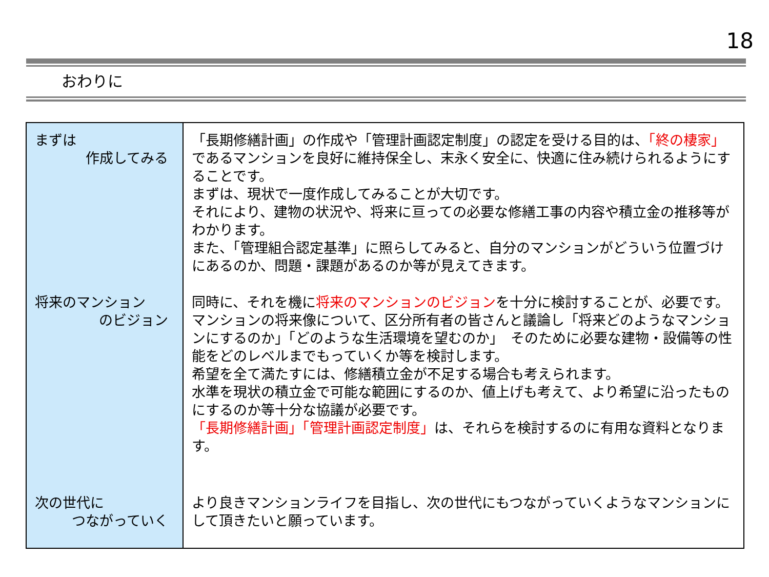18
おわりに
| まずは 作成してみる | 「長期修繕計画」の作成や「管理計画認定制度」の認定を受ける目的は、 「終の棲家」 であるマンションを良好に維持保全し、末永く安全に、快適に住み続けられるようにすることです。 まずは、現状で一度作成してみることが大切です。 それにより、建物の状況や、将来に亘っての必要な修繕工事の内容や積立金の推移等がわかります。 また、「管理組合認定基準」に照らしてみると、自分のマンションがどういう位置づけにあるのか、問題・課題があるのか等が見えてきます。 |
| 将来のマンション のビジョン | 同時に、それを機に 将来のマンションのビジョン を十分に検討することが、必要です。 マンションの将来像について、区分所有者の皆さんと議論し「将来どのようなマンションにするのか」「どのような生活環境を望むのか」 そのために必要な建物・設備等の性能をどのレベルまでもっていくか等を検討します。 希望を全て満たすには、修繕積立金が不足する場合も考えられます。 水準を現状の積立金で可能な範囲にするのか、値上げも考えて、より希望に沿ったものにするのか等十分な協議が必要です。 「長期修繕計画」「管理計画認定制度」 は、それらを検討するのに有用な資料となります。 |
| 次の世代に つながっていく | より良きマンションライフを目指し、次の世代にもつながっていくようなマンションにして頂きたいと願っています。 |